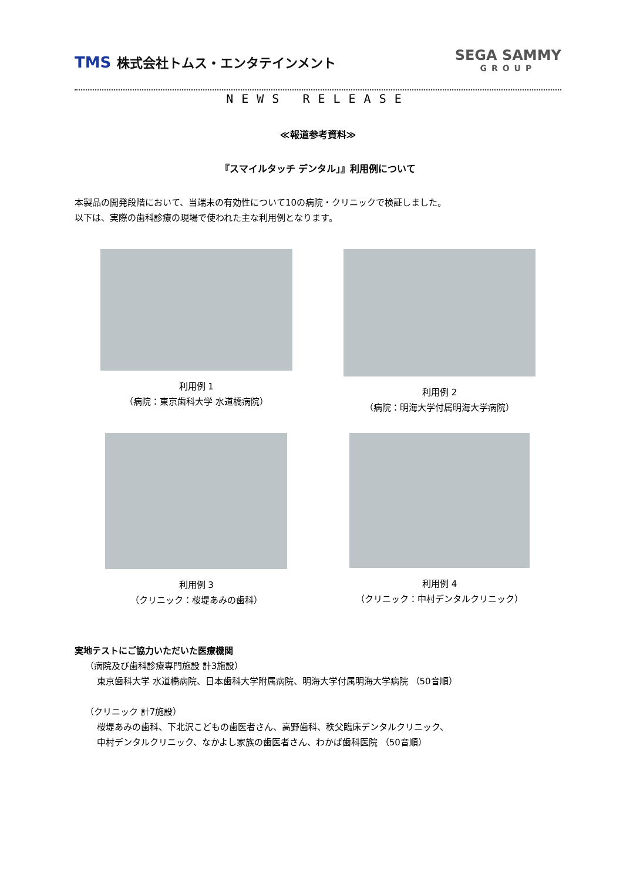TMS 株式会社トムス・エンタテインメント
SEGA SAMMY
GROUP
NEWS RELEASE
≪報道参考資料≫
『スマイルタッチ デンタル」』利用例について
本製品の開発段階において、当端末の有効性について10の病院・クリニックで検証しました。
以下は、実際の歯科診療の現場で使われた主な利用例となります。
利用例 1
（病院：東京歯科大学 水道橋病院）
利用例 2
（病院：明海大学付属明海大学病院）
利用例 3
（クリニック：桜堤あみの歯科）
利用例 4
（クリニック：中村デンタルクリニック）
実地テストにご協力いただいた医療機関
（病院及び歯科診療専門施設 計3施設）
東京歯科大学 水道橋病院、日本歯科大学附属病院、明海大学付属明海大学病院 （50音順）
（クリニック 計7施設）
桜堤あみの歯科、下北沢こどもの歯医者さん、高野歯科、秩父臨床デンタルクリニック、
中村デンタルクリニック、なかよし家族の歯医者さん、わかば歯科医院 （50音順）